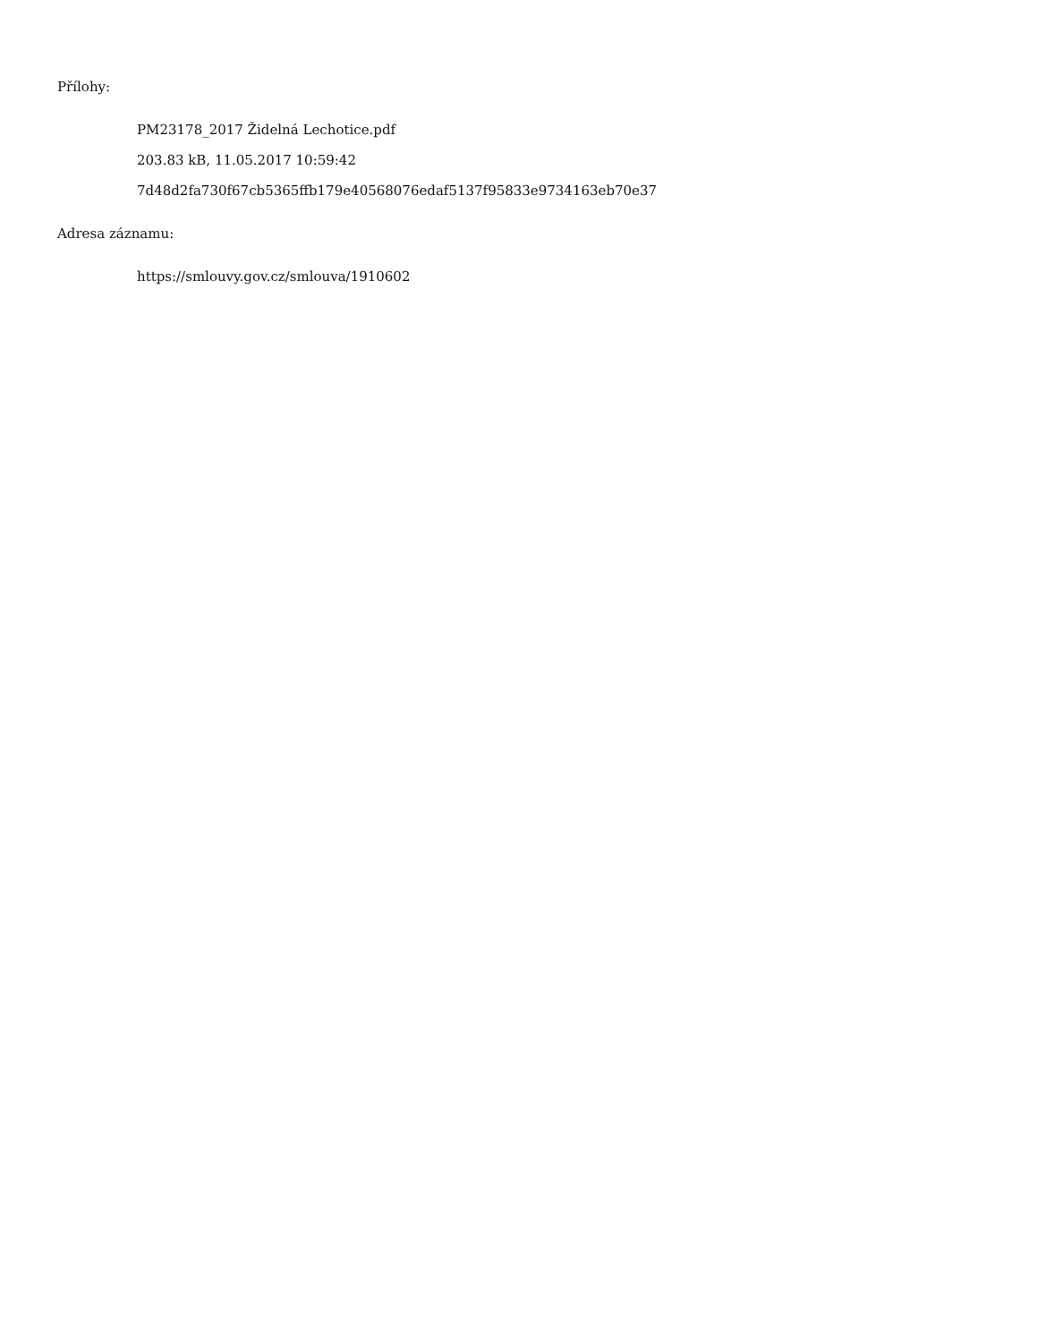Přílohy:
PM23178_2017 Židelná Lechotice.pdf
203.83 kB, 11.05.2017 10:59:42
7d48d2fa730f67cb5365ffb179e40568076edaf5137f95833e9734163eb70e37
Adresa záznamu:
https://smlouvy.gov.cz/smlouva/1910602